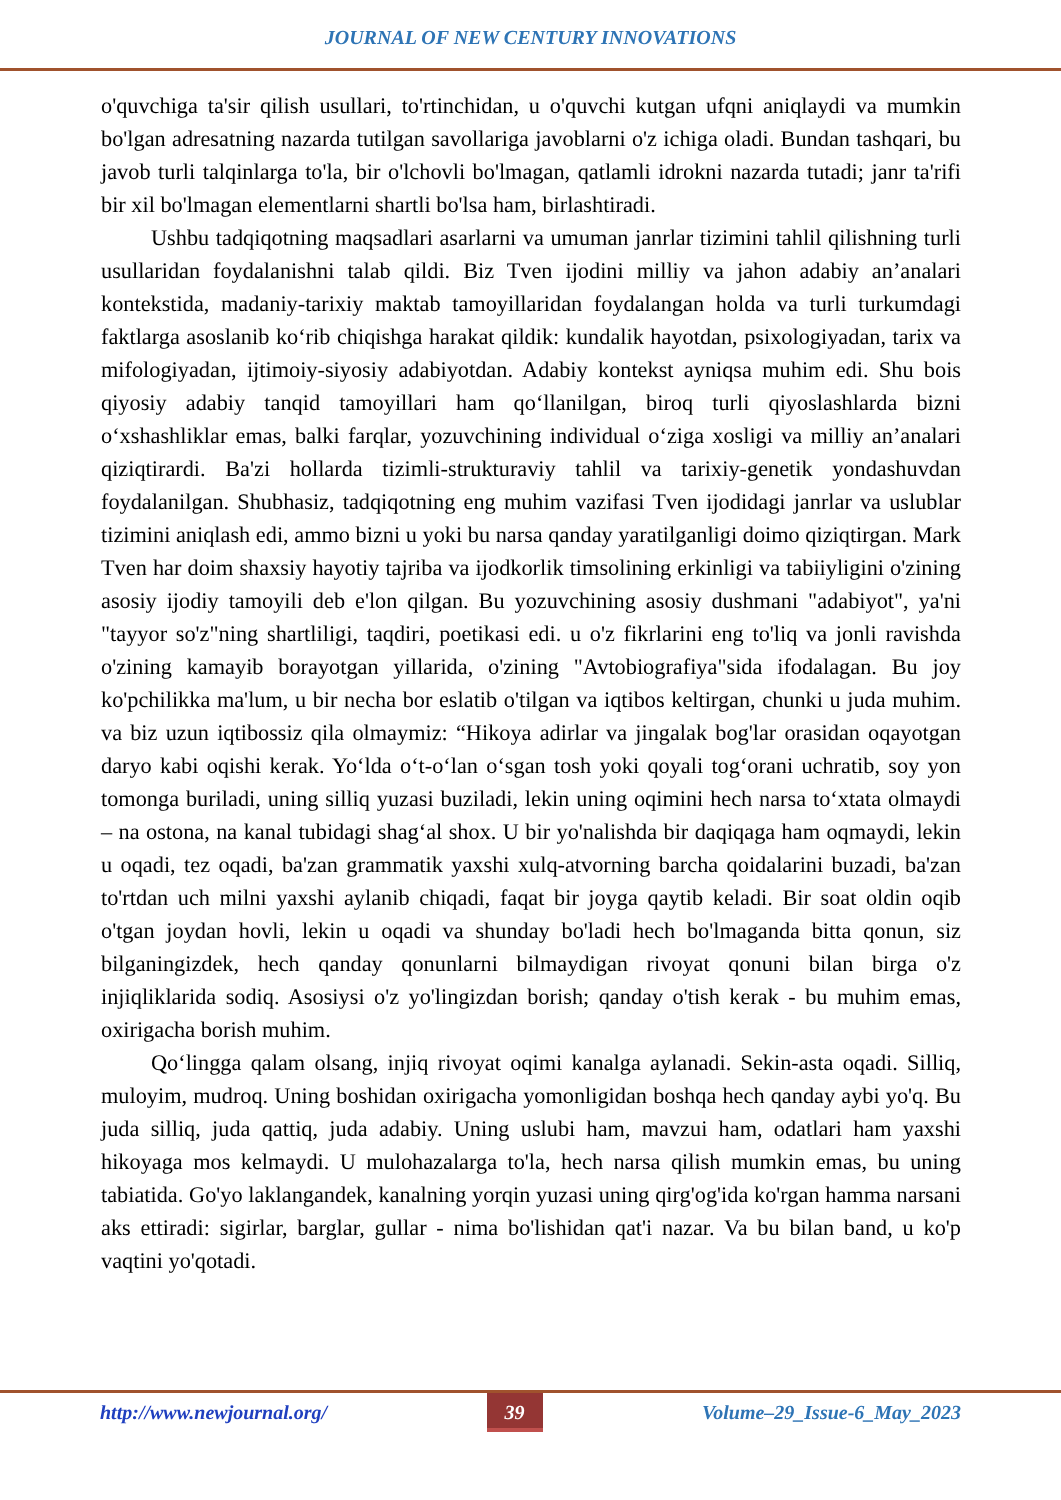JOURNAL OF NEW CENTURY INNOVATIONS
o'quvchiga ta'sir qilish usullari, to'rtinchidan, u o'quvchi kutgan ufqni aniqlaydi va mumkin bo'lgan adresatning nazarda tutilgan savollariga javoblarni o'z ichiga oladi. Bundan tashqari, bu javob turli talqinlarga to'la, bir o'lchovli bo'lmagan, qatlamli idrokni nazarda tutadi; janr ta'rifi bir xil bo'lmagan elementlarni shartli bo'lsa ham, birlashtiradi.
Ushbu tadqiqotning maqsadlari asarlarni va umuman janrlar tizimini tahlil qilishning turli usullaridan foydalanishni talab qildi. Biz Tven ijodini milliy va jahon adabiy an’analari kontekstida, madaniy-tarixiy maktab tamoyillaridan foydalangan holda va turli turkumdagi faktlarga asoslanib ko‘rib chiqishga harakat qildik: kundalik hayotdan, psixologiyadan, tarix va mifologiyadan, ijtimoiy-siyosiy adabiyotdan. Adabiy kontekst ayniqsa muhim edi. Shu bois qiyosiy adabiy tanqid tamoyillari ham qo‘llanilgan, biroq turli qiyoslashlarda bizni o‘xshashliklar emas, balki farqlar, yozuvchining individual o‘ziga xosligi va milliy an’analari qiziqtirardi. Ba'zi hollarda tizimli-strukturaviy tahlil va tarixiy-genetik yondashuvdan foydalanilgan. Shubhasiz, tadqiqotning eng muhim vazifasi Tven ijodidagi janrlar va uslublar tizimini aniqlash edi, ammo bizni u yoki bu narsa qanday yaratilganligi doimo qiziqtirgan. Mark Tven har doim shaxsiy hayotiy tajriba va ijodkorlik timsolining erkinligi va tabiiyligini o'zining asosiy ijodiy tamoyili deb e'lon qilgan. Bu yozuvchining asosiy dushmani "adabiyot", ya'ni "tayyor so'z"ning shartliligi, taqdiri, poetikasi edi. u o'z fikrlarini eng to'liq va jonli ravishda o'zining kamayib borayotgan yillarida, o'zining "Avtobiografiya"sida ifodalagan. Bu joy ko'pchilikka ma'lum, u bir necha bor eslatib o'tilgan va iqtibos keltirgan, chunki u juda muhim. va biz uzun iqtibossiz qila olmaymiz: “Hikoya adirlar va jingalak bog'lar orasidan oqayotgan daryo kabi oqishi kerak. Yo‘lda o‘t-o‘lan o‘sgan tosh yoki qoyali tog‘orani uchratib, soy yon tomonga buriladi, uning silliq yuzasi buziladi, lekin uning oqimini hech narsa to‘xtata olmaydi – na ostona, na kanal tubidagi shag‘al shox. U bir yo'nalishda bir daqiqaga ham oqmaydi, lekin u oqadi, tez oqadi, ba'zan grammatik yaxshi xulq-atvorning barcha qoidalarini buzadi, ba'zan to'rtdan uch milni yaxshi aylanib chiqadi, faqat bir joyga qaytib keladi. Bir soat oldin oqib o'tgan joydan hovli, lekin u oqadi va shunday bo'ladi hech bo'lmaganda bitta qonun, siz bilganingizdek, hech qanday qonunlarni bilmaydigan rivoyat qonuni bilan birga o'z injiqliklarida sodiq. Asosiysi o'z yo'lingizdan borish; qanday o'tish kerak - bu muhim emas, oxirigacha borish muhim.
Qo‘lingga qalam olsang, injiq rivoyat oqimi kanalga aylanadi. Sekin-asta oqadi. Silliq, muloyim, mudroq. Uning boshidan oxirigacha yomonligidan boshqa hech qanday aybi yo'q. Bu juda silliq, juda qattiq, juda adabiy. Uning uslubi ham, mavzui ham, odatlari ham yaxshi hikoyaga mos kelmaydi. U mulohazalarga to'la, hech narsa qilish mumkin emas, bu uning tabiatida. Go'yo laklangandek, kanalning yorqin yuzasi uning qirg'og'ida ko'rgan hamma narsani aks ettiradi: sigirlar, barglar, gullar - nima bo'lishidan qat'i nazar. Va bu bilan band, u ko'p vaqtini yo'qotadi.
http://www.newjournal.org/ 39 Volume–29_Issue-6_May_2023